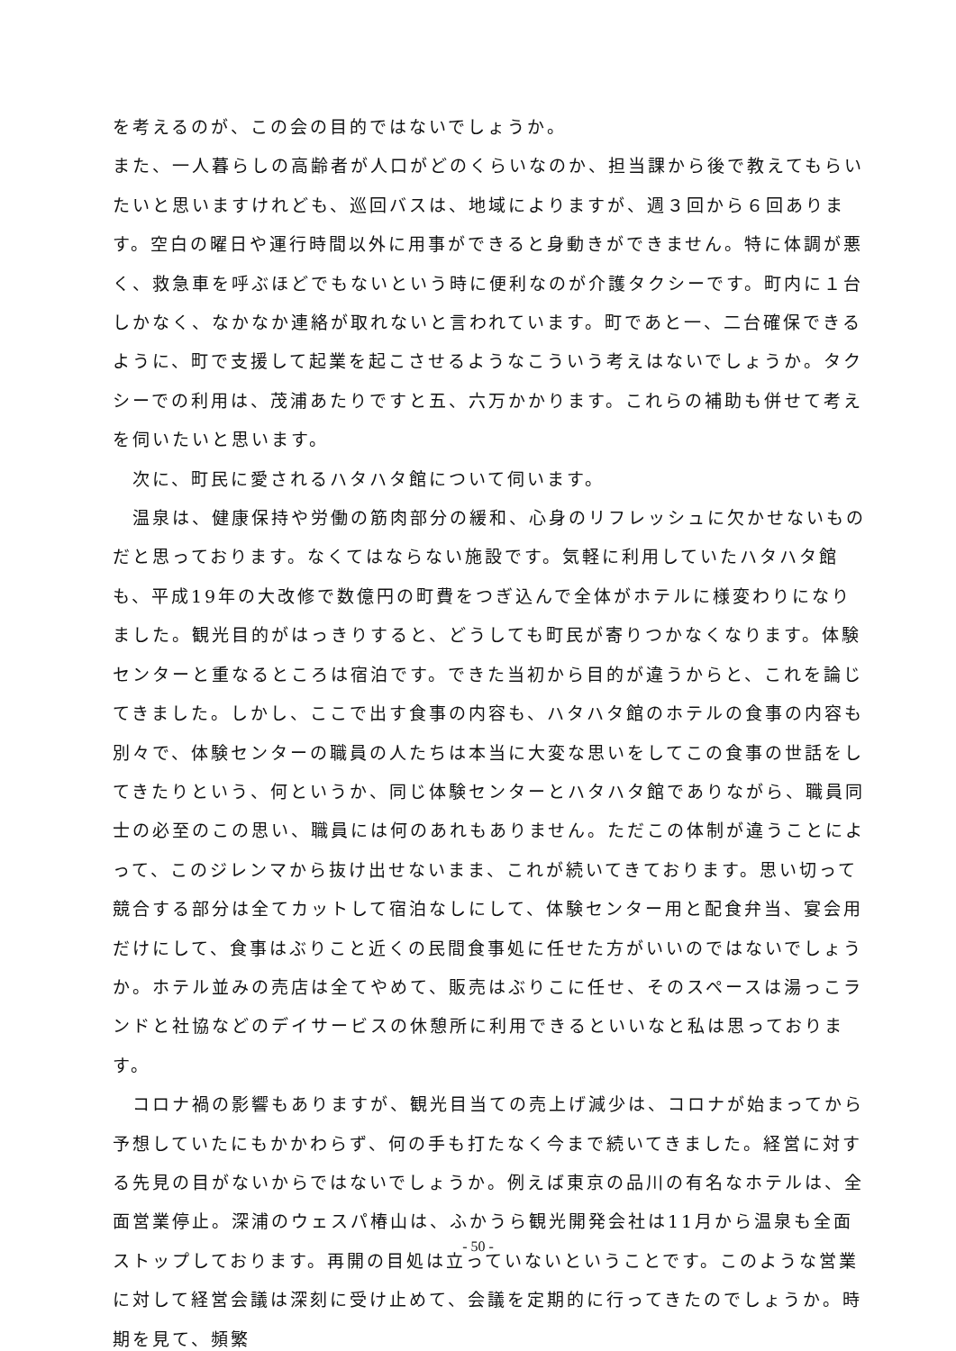を考えるのが、この会の目的ではないでしょうか。
また、一人暮らしの高齢者が人口がどのくらいなのか、担当課から後で教えてもらいたいと思いますけれども、巡回バスは、地域によりますが、週３回から６回あります。空白の曜日や運行時間以外に用事ができると身動きができません。特に体調が悪く、救急車を呼ぶほどでもないという時に便利なのが介護タクシーです。町内に１台しかなく、なかなか連絡が取れないと言われています。町であと一、二台確保できるように、町で支援して起業を起こさせるようなこういう考えはないでしょうか。タクシーでの利用は、茂浦あたりですと五、六万かかります。これらの補助も併せて考えを伺いたいと思います。
　次に、町民に愛されるハタハタ館について伺います。
　温泉は、健康保持や労働の筋肉部分の緩和、心身のリフレッシュに欠かせないものだと思っております。なくてはならない施設です。気軽に利用していたハタハタ館も、平成19年の大改修で数億円の町費をつぎ込んで全体がホテルに様変わりになりました。観光目的がはっきりすると、どうしても町民が寄りつかなくなります。体験センターと重なるところは宿泊です。できた当初から目的が違うからと、これを論じてきました。しかし、ここで出す食事の内容も、ハタハタ館のホテルの食事の内容も別々で、体験センターの職員の人たちは本当に大変な思いをしてこの食事の世話をしてきたりという、何というか、同じ体験センターとハタハタ館でありながら、職員同士の必至のこの思い、職員には何のあれもありません。ただこの体制が違うことによって、このジレンマから抜け出せないまま、これが続いてきております。思い切って競合する部分は全てカットして宿泊なしにして、体験センター用と配食弁当、宴会用だけにして、食事はぶりこと近くの民間食事処に任せた方がいいのではないでしょうか。ホテル並みの売店は全てやめて、販売はぶりこに任せ、そのスペースは湯っこランドと社協などのデイサービスの休憩所に利用できるといいなと私は思っております。
　コロナ禍の影響もありますが、観光目当ての売上げ減少は、コロナが始まってから予想していたにもかかわらず、何の手も打たなく今まで続いてきました。経営に対する先見の目がないからではないでしょうか。例えば東京の品川の有名なホテルは、全面営業停止。深浦のウェスパ椿山は、ふかうら観光開発会社は11月から温泉も全面ストップしております。再開の目処は立っていないということです。このような営業に対して経営会議は深刻に受け止めて、会議を定期的に行ってきたのでしょうか。時期を見て、頻繁
- 50 -